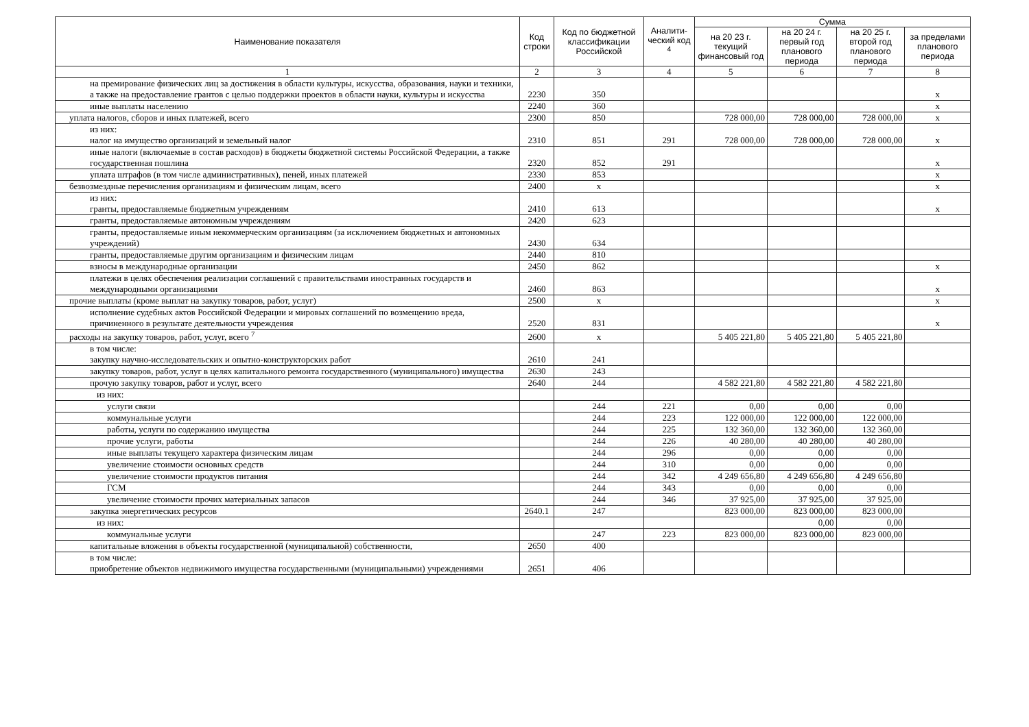| Наименование показателя | Код строки | Код по бюджетной классификации Российской | Аналити-ческий код <sup>4</sup> | Сумма | | | |
| --- | --- | --- | --- | --- | --- | --- | --- |
| | | | | на 20 23 г. текущий финансовый год | на 20 24 г. первый год планового периода | на 20 25 г. второй год планового периода | за пределами планового периода |
| 1 | 2 | 3 | 4 | 5 | 6 | 7 | 8 |
| на премирование физических лиц за достижения в области культуры, искусства, образования, науки и техники, а также на предоставление грантов с целью поддержки проектов в области науки, культуры и искусства | 2230 | 350 | | | | | х |
| иные выплаты населению | 2240 | 360 | | | | | х |
| уплата налогов, сборов и иных платежей, всего | 2300 | 850 | | 728 000,00 | 728 000,00 | 728 000,00 | х |
| из них: налог на имущество организаций и земельный налог | 2310 | 851 | 291 | 728 000,00 | 728 000,00 | 728 000,00 | х |
| иные налоги (включаемые в состав расходов) в бюджеты бюджетной системы Российской Федерации, а также государственная пошлина | 2320 | 852 | 291 | | | | х |
| уплата штрафов (в том числе административных), пеней, иных платежей | 2330 | 853 | | | | | х |
| безвозмездные перечисления организациям и физическим лицам, всего | 2400 | х | | | | | х |
| из них: гранты, предоставляемые бюджетным учреждениям | 2410 | 613 | | | | | х |
| гранты, предоставляемые автономным учреждениям | 2420 | 623 | | | | | |
| гранты, предоставляемые иным некоммерческим организациям (за исключением бюджетных и автономных учреждений) | 2430 | 634 | | | | | |
| гранты, предоставляемые другим организациям и физическим лицам | 2440 | 810 | | | | | |
| взносы в международные организации | 2450 | 862 | | | | | х |
| платежи в целях обеспечения реализации соглашений с правительствами иностранных государств и международными организациями | 2460 | 863 | | | | | х |
| прочие выплаты (кроме выплат на закупку товаров, работ, услуг) | 2500 | х | | | | | х |
| исполнение судебных актов Российской Федерации и мировых соглашений по возмещению вреда, причиненного в результате деятельности учреждения | 2520 | 831 | | | | | х |
| расходы на закупку товаров, работ, услуг, всего <sup>7</sup> | 2600 | х | | 5 405 221,80 | 5 405 221,80 | 5 405 221,80 | |
| в том числе: закупку научно-исследовательских и опытно-конструкторских работ | 2610 | 241 | | | | | |
| закупку товаров, работ, услуг в целях капитального ремонта государственного (муниципального) имущества | 2630 | 243 | | | | | |
| прочую закупку товаров, работ и услуг, всего | 2640 | 244 | | 4 582 221,80 | 4 582 221,80 | 4 582 221,80 | |
| из них: | | | | | | | |
| услуги связи | | 244 | 221 | 0,00 | 0,00 | 0,00 | |
| коммунальные услуги | | 244 | 223 | 122 000,00 | 122 000,00 | 122 000,00 | |
| работы, услуги по содержанию имущества | | 244 | 225 | 132 360,00 | 132 360,00 | 132 360,00 | |
| прочие услуги, работы | | 244 | 226 | 40 280,00 | 40 280,00 | 40 280,00 | |
| иные выплаты текущего характера физическим лицам | | 244 | 296 | 0,00 | 0,00 | 0,00 | |
| увеличение стоимости основных средств | | 244 | 310 | 0,00 | 0,00 | 0,00 | |
| увеличение стоимости продуктов питания | | 244 | 342 | 4 249 656,80 | 4 249 656,80 | 4 249 656,80 | |
| ГСМ | | 244 | 343 | 0,00 | 0,00 | 0,00 | |
| увеличение стоимости прочих материальных запасов | | 244 | 346 | 37 925,00 | 37 925,00 | 37 925,00 | |
| закупка энергетических ресурсов | 2640.1 | 247 | | 823 000,00 | 823 000,00 | 823 000,00 | |
| из них: | | | | | 0,00 | 0,00 | |
| коммунальные услуги | | 247 | 223 | 823 000,00 | 823 000,00 | 823 000,00 | |
| капитальные вложения в объекты государственной (муниципальной) собственности, | 2650 | 400 | | | | | |
| в том числе: приобретение объектов недвижимого имущества государственными (муниципальными) учреждениями | 2651 | 406 | | | | | |